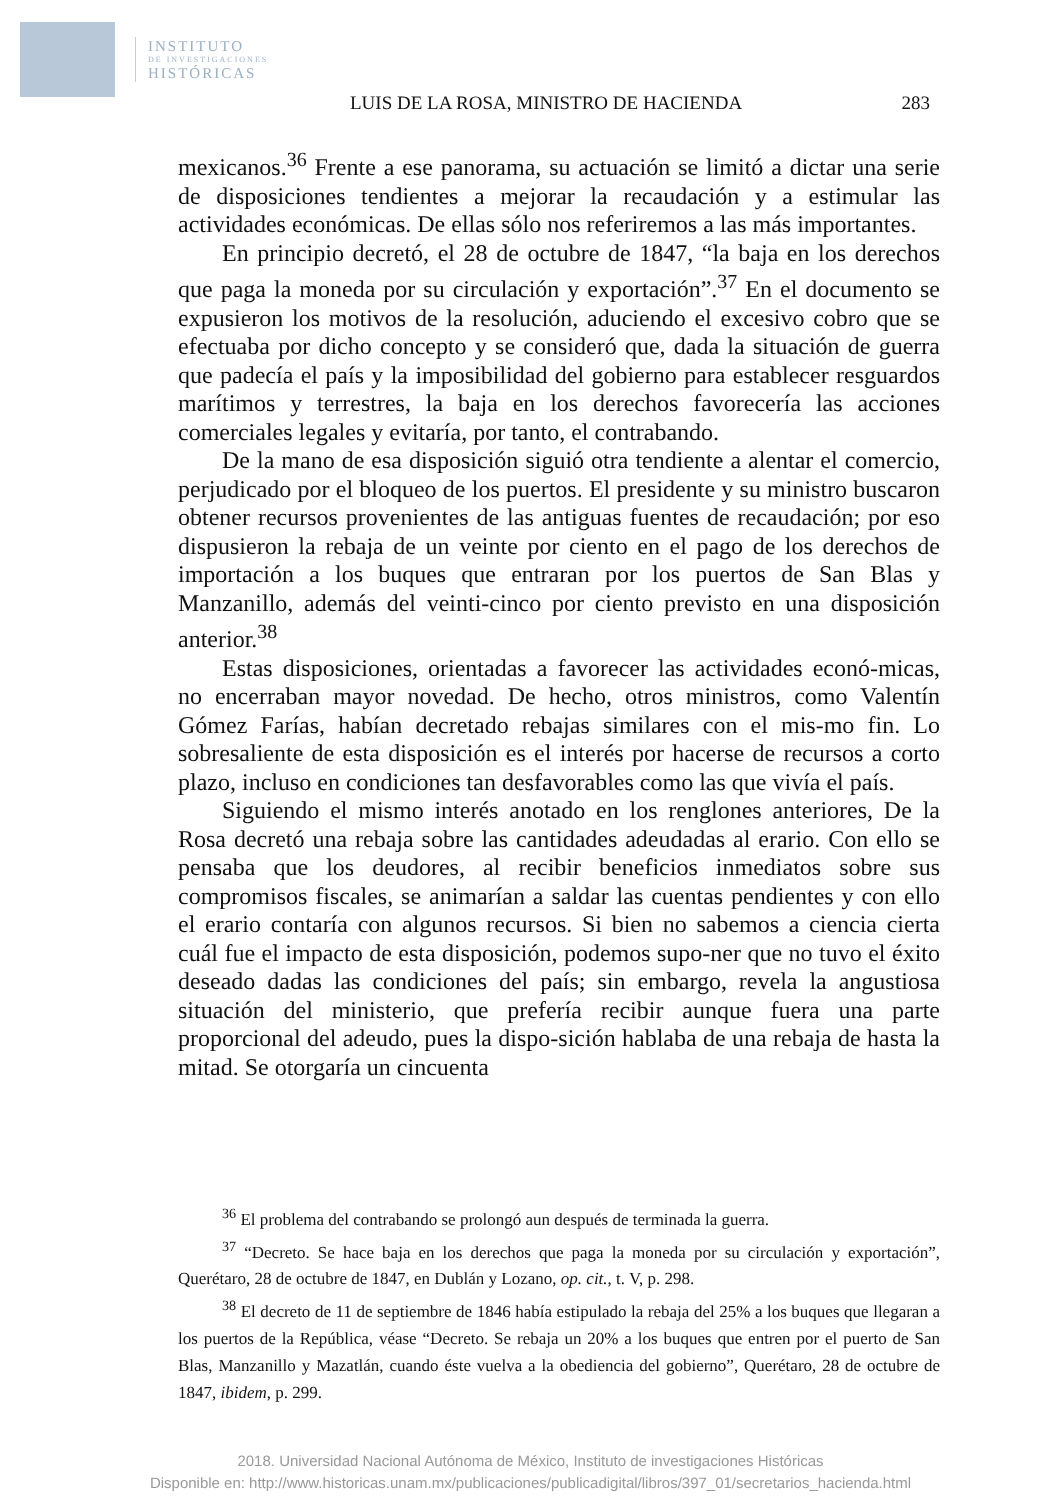INSTITUTO
DE INVESTIGACIONES
HISTÓRICAS
LUIS DE LA ROSA, MINISTRO DE HACIENDA 283
mexicanos.<sup>36</sup> Frente a ese panorama, su actuación se limitó a dictar una serie de disposiciones tendientes a mejorar la recaudación y a estimular las actividades económicas. De ellas sólo nos referiremos a las más importantes.
En principio decretó, el 28 de octubre de 1847, “la baja en los derechos que paga la moneda por su circulación y exportación”.<sup>37</sup> En el documento se expusieron los motivos de la resolución, aduciendo el excesivo cobro que se efectuaba por dicho concepto y se consideró que, dada la situación de guerra que padecía el país y la imposibilidad del gobierno para establecer resguardos marítimos y terrestres, la baja en los derechos favorecería las acciones comerciales legales y evitaría, por tanto, el contrabando.
De la mano de esa disposición siguió otra tendiente a alentar el comercio, perjudicado por el bloqueo de los puertos. El presidente y su ministro buscaron obtener recursos provenientes de las antiguas fuentes de recaudación; por eso dispusieron la rebaja de un veinte por ciento en el pago de los derechos de importación a los buques que entraran por los puertos de San Blas y Manzanillo, además del veinti-cinco por ciento previsto en una disposición anterior.<sup>38</sup>
Estas disposiciones, orientadas a favorecer las actividades econó-micas, no encerraban mayor novedad. De hecho, otros ministros, como Valentín Gómez Farías, habían decretado rebajas similares con el mis-mo fin. Lo sobresaliente de esta disposición es el interés por hacerse de recursos a corto plazo, incluso en condiciones tan desfavorables como las que vivía el país.
Siguiendo el mismo interés anotado en los renglones anteriores, De la Rosa decretó una rebaja sobre las cantidades adeudadas al erario. Con ello se pensaba que los deudores, al recibir beneficios inmediatos sobre sus compromisos fiscales, se animarían a saldar las cuentas pendientes y con ello el erario contaría con algunos recursos. Si bien no sabemos a ciencia cierta cuál fue el impacto de esta disposición, podemos supo-ner que no tuvo el éxito deseado dadas las condiciones del país; sin embargo, revela la angustiosa situación del ministerio, que prefería recibir aunque fuera una parte proporcional del adeudo, pues la dispo-sición hablaba de una rebaja de hasta la mitad. Se otorgaría un cincuenta
<sup>36</sup> El problema del contrabando se prolongó aun después de terminada la guerra.
<sup>37</sup> “Decreto. Se hace baja en los derechos que paga la moneda por su circulación y exportación”, Querétaro, 28 de octubre de 1847, en Dublán y Lozano, op. cit., t. V, p. 298.
<sup>38</sup> El decreto de 11 de septiembre de 1846 había estipulado la rebaja del 25% a los buques que llegaran a los puertos de la República, véase “Decreto. Se rebaja un 20% a los buques que entren por el puerto de San Blas, Manzanillo y Mazatlán, cuando éste vuelva a la obediencia del gobierno”, Querétaro, 28 de octubre de 1847, ibidem, p. 299.
2018. Universidad Nacional Autónoma de México, Instituto de investigaciones Históricas
Disponible en: http://www.historicas.unam.mx/publicaciones/publicadigital/libros/397_01/secretarios_hacienda.html